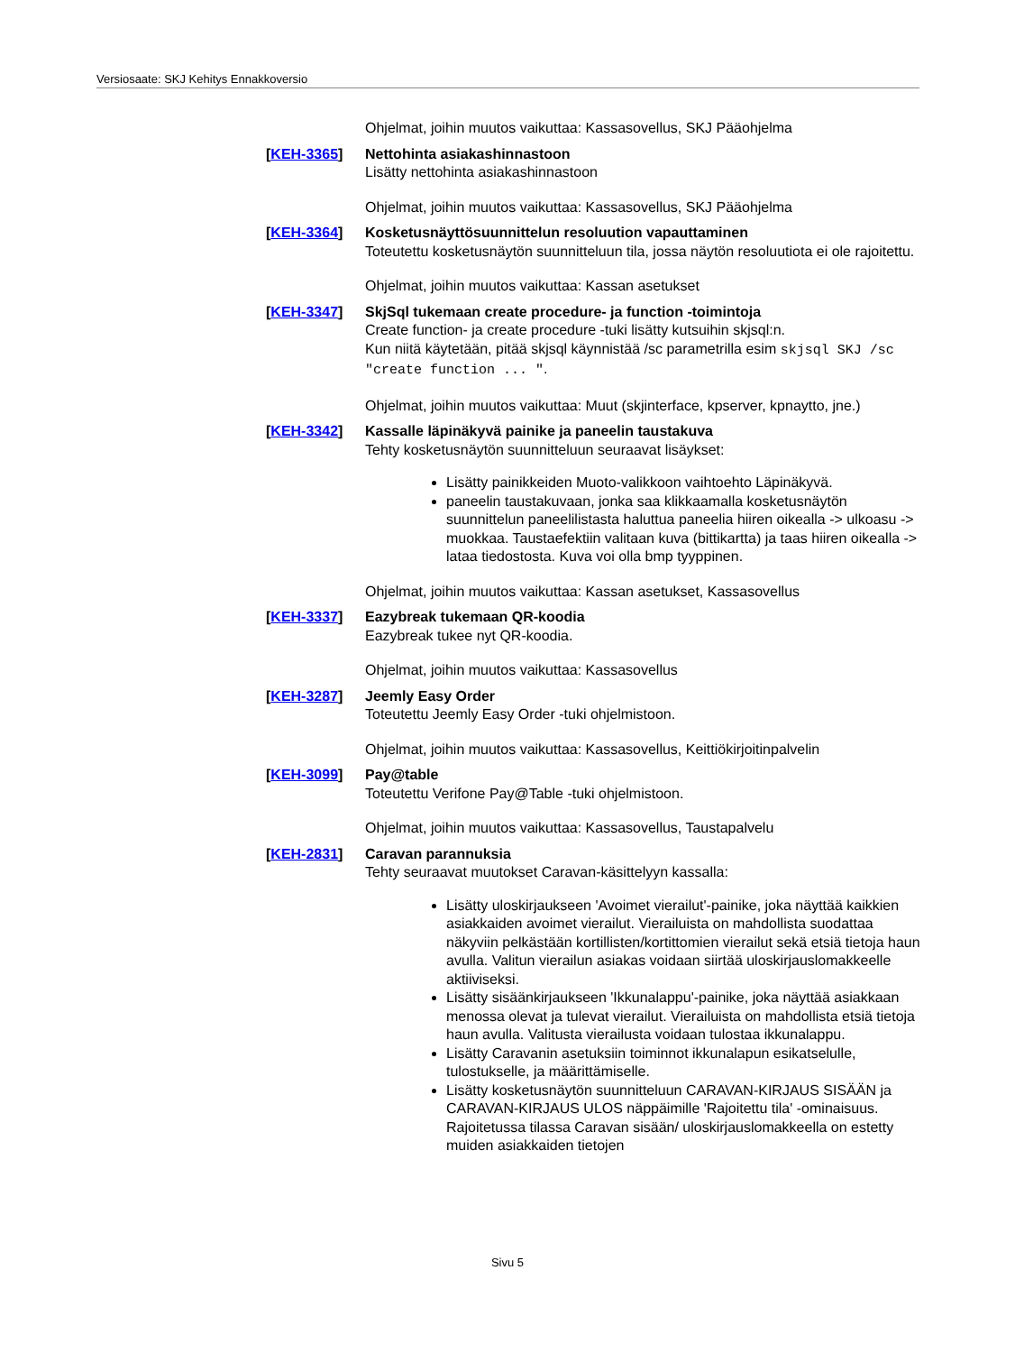Versiosaate: SKJ Kehitys Ennakkoversio
Ohjelmat, joihin muutos vaikuttaa: Kassasovellus, SKJ Pääohjelma
[KEH-3365] Nettohinta asiakashinnastoon
Lisätty nettohinta asiakashinnastoon
Ohjelmat, joihin muutos vaikuttaa: Kassasovellus, SKJ Pääohjelma
[KEH-3364] Kosketusnäyttösuunnittelun resoluution vapauttaminen
Toteutettu kosketusnäytön suunnitteluun tila, jossa näytön resoluutiota ei ole rajoitettu.
Ohjelmat, joihin muutos vaikuttaa: Kassan asetukset
[KEH-3347] SkjSql tukemaan create procedure- ja function -toimintoja
Create function- ja create procedure -tuki lisätty kutsuihin skjsql:n.
Kun niitä käytetään, pitää skjsql käynnistää /sc parametrilla esim skjsql SKJ /sc "create function ... ".
Ohjelmat, joihin muutos vaikuttaa: Muut (skjinterface, kpserver, kpnaytto, jne.)
[KEH-3342] Kassalle läpinäkyvä painike ja paneelin taustakuva
Tehty kosketusnäytön suunnitteluun seuraavat lisäykset:
Lisätty painikkeiden Muoto-valikkoon vaihtoehto Läpinäkyvä.
paneelin taustakuvaan, jonka saa klikkaamalla kosketusnäytön suunnittelun paneelilistasta haluttua paneelia hiiren oikealla -> ulkoasu -> muokkaa. Taustaefektiin valitaan kuva (bittikartta) ja taas hiiren oikealla -> lataa tiedostosta. Kuva voi olla bmp tyyppinen.
Ohjelmat, joihin muutos vaikuttaa: Kassan asetukset, Kassasovellus
[KEH-3337] Eazybreak tukemaan QR-koodia
Eazybreak tukee nyt QR-koodia.
Ohjelmat, joihin muutos vaikuttaa: Kassasovellus
[KEH-3287] Jeemly Easy Order
Toteutettu Jeemly Easy Order -tuki ohjelmistoon.
Ohjelmat, joihin muutos vaikuttaa: Kassasovellus, Keittiökirjoitinpalvelin
[KEH-3099] Pay@table
Toteutettu Verifone Pay@Table -tuki ohjelmistoon.
Ohjelmat, joihin muutos vaikuttaa: Kassasovellus, Taustapalvelu
[KEH-2831] Caravan parannuksia
Tehty seuraavat muutokset Caravan-käsittelyyn kassalla:
Lisätty uloskirjaukseen 'Avoimet vierailut'-painike, joka näyttää kaikkien asiakkaiden avoimet vierailut. Vierailuista on mahdollista suodattaa näkyviin pelkästään kortillisten/kortittomien vierailut sekä etsiä tietoja haun avulla. Valitun vierailun asiakas voidaan siirtää uloskirjauslomakkeelle aktiiviseksi.
Lisätty sisäänkirjaukseen 'Ikkunalappu'-painike, joka näyttää asiakkaan menossa olevat ja tulevat vierailut. Vierailuista on mahdollista etsiä tietoja haun avulla. Valitusta vierailusta voidaan tulostaa ikkunalappu.
Lisätty Caravanin asetuksiin toiminnot ikkunalapun esikatselulle, tulostukselle, ja määrittämiselle.
Lisätty kosketusnäytön suunnitteluun CARAVAN-KIRJAUS SISÄÄN ja CARAVAN-KIRJAUS ULOS näppäimille 'Rajoitettu tila' -ominaisuus. Rajoitetussa tilassa Caravan sisään/ uloskirjauslomakkeella on estetty muiden asiakkaiden tietojen
Sivu 5